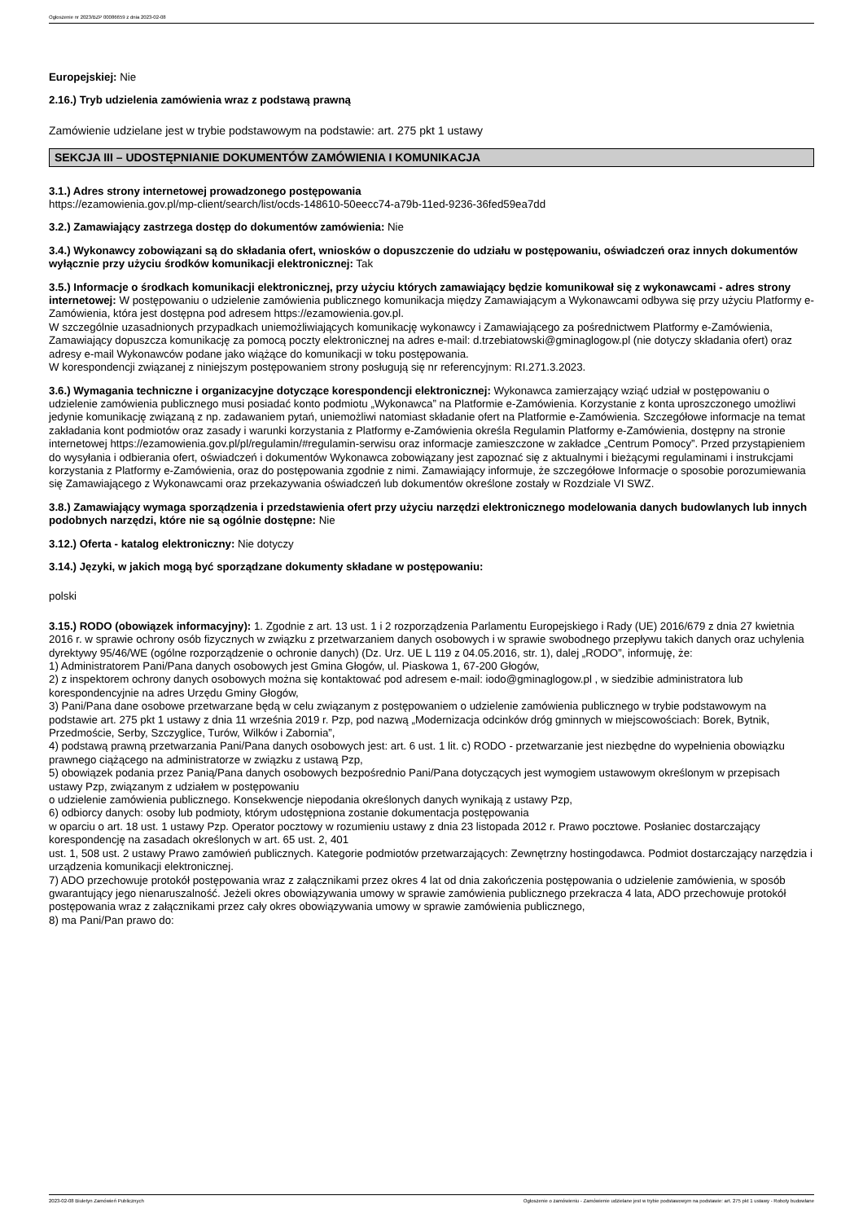Ogłoszenie nr 2023/BZP 00086659 z dnia 2023-02-08
Europejskiej: Nie
2.16.) Tryb udzielenia zamówienia wraz z podstawą prawną
Zamówienie udzielane jest w trybie podstawowym na podstawie: art. 275 pkt 1 ustawy
SEKCJA III – UDOSTĘPNIANIE DOKUMENTÓW ZAMÓWIENIA I KOMUNIKACJA
3.1.) Adres strony internetowej prowadzonego postępowania
https://ezamowienia.gov.pl/mp-client/search/list/ocds-148610-50eecc74-a79b-11ed-9236-36fed59ea7dd
3.2.) Zamawiający zastrzega dostęp do dokumentów zamówienia: Nie
3.4.) Wykonawcy zobowiązani są do składania ofert, wniosków o dopuszczenie do udziału w postępowaniu, oświadczeń oraz innych dokumentów wyłącznie przy użyciu środków komunikacji elektronicznej: Tak
3.5.) Informacje o środkach komunikacji elektronicznej, przy użyciu których zamawiający będzie komunikował się z wykonawcami - adres strony internetowej: W postępowaniu o udzielenie zamówienia publicznego komunikacja między Zamawiającym a Wykonawcami odbywa się przy użyciu Platformy e-Zamówienia, która jest dostępna pod adresem https://ezamowienia.gov.pl.
W szczególnie uzasadnionych przypadkach uniemożliwiających komunikację wykonawcy i Zamawiającego za pośrednictwem Platformy e-Zamówienia, Zamawiający dopuszcza komunikację za pomocą poczty elektronicznej na adres e-mail: d.trzebiatowski@gminaglogow.pl (nie dotyczy składania ofert) oraz adresy e-mail Wykonawców podane jako wiążące do komunikacji w toku postępowania.
W korespondencji związanej z niniejszym postępowaniem strony posługują się nr referencyjnym: RI.271.3.2023.
3.6.) Wymagania techniczne i organizacyjne dotyczące korespondencji elektronicznej: Wykonawca zamierzający wziąć udział w postępowaniu o udzielenie zamówienia publicznego musi posiadać konto podmiotu „Wykonawca” na Platformie e-Zamówienia. Korzystanie z konta uproszczonego umożliwi jedynie komunikację związaną z np. zadawaniem pytań, uniemożliwi natomiast składanie ofert na Platformie e-Zamówienia. Szczegółowe informacje na temat zakładania kont podmiotów oraz zasady i warunki korzystania z Platformy e-Zamówienia określa Regulamin Platformy e-Zamówienia, dostępny na stronie internetowej https://ezamowienia.gov.pl/pl/regulamin/#regulamin-serwisu oraz informacje zamieszczone w zakładce „Centrum Pomocy”. Przed przystąpieniem do wysyłania i odbierania ofert, oświadczeń i dokumentów Wykonawca zobowiązany jest zapoznać się z aktualnymi i bieżącymi regulaminami i instrukcjami korzystania z Platformy e-Zamówienia, oraz do postępowania zgodnie z nimi. Zamawiający informuje, że szczegółowe Informacje o sposobie porozumiewania się Zamawiającego z Wykonawcami oraz przekazywania oświadczeń lub dokumentów określone zostały w Rozdziale VI SWZ.
3.8.) Zamawiający wymaga sporządzenia i przedstawienia ofert przy użyciu narzędzi elektronicznego modelowania danych budowlanych lub innych podobnych narzędzi, które nie są ogólnie dostępne: Nie
3.12.) Oferta - katalog elektroniczny: Nie dotyczy
3.14.) Języki, w jakich mogą być sporządzane dokumenty składane w postępowaniu:
polski
3.15.) RODO (obowiązek informacyjny): 1. Zgodnie z art. 13 ust. 1 i 2 rozporządzenia Parlamentu Europejskiego i Rady (UE) 2016/679 z dnia 27 kwietnia 2016 r. w sprawie ochrony osób fizycznych w związku z przetwarzaniem danych osobowych i w sprawie swobodnego przepływu takich danych oraz uchylenia dyrektywy 95/46/WE (ogólne rozporządzenie o ochronie danych) (Dz. Urz. UE L 119 z 04.05.2016, str. 1), dalej „RODO”, informuję, że:
1) Administratorem Pani/Pana danych osobowych jest Gmina Głogów, ul. Piaskowa 1, 67-200 Głogów,
2) z inspektorem ochrony danych osobowych można się kontaktować pod adresem e-mail: iodo@gminaglogow.pl , w siedzibie administratora lub korespondencyjnie na adres Urzędu Gminy Głogów,
3) Pani/Pana dane osobowe przetwarzane będą w celu związanym z postępowaniem o udzielenie zamówienia publicznego w trybie podstawowym na podstawie art. 275 pkt 1 ustawy z dnia 11 września 2019 r. Pzp, pod nazwą „Modernizacja odcinków dróg gminnych w miejscowościach: Borek, Bytnik, Przedmoście, Serby, Szczyglice, Turów, Wilków i Zabornia”,
4) podstawą prawną przetwarzania Pani/Pana danych osobowych jest: art. 6 ust. 1 lit. c) RODO - przetwarzanie jest niezbędne do wypełnienia obowiązku prawnego ciążącego na administratorze w związku z ustawą Pzp,
5) obowiązek podania przez Panią/Pana danych osobowych bezpośrednio Pani/Pana dotyczących jest wymogiem ustawowym określonym w przepisach ustawy Pzp, związanym z udziałem w postępowaniu
o udzielenie zamówienia publicznego. Konsekwencje niepodania określonych danych wynikają z ustawy Pzp,
6) odbiorcy danych: osoby lub podmioty, którym udostępniona zostanie dokumentacja postępowania
w oparciu o art. 18 ust. 1 ustawy Pzp. Operator pocztowy w rozumieniu ustawy z dnia 23 listopada 2012 r. Prawo pocztowe. Posłaniec dostarczający korespondencję na zasadach określonych w art. 65 ust. 2, 401
ust. 1, 508 ust. 2 ustawy Prawo zamówień publicznych. Kategorie podmiotów przetwarzających: Zewnętrzny hostingodawca. Podmiot dostarczający narzędzia i urządzenia komunikacji elektronicznej.
7) ADO przechowuje protokół postępowania wraz z załącznikami przez okres 4 lat od dnia zakończenia postępowania o udzielenie zamówienia, w sposób gwarantujący jego nienaruszalność. Jeżeli okres obowiązywania umowy w sprawie zamówienia publicznego przekracza 4 lata, ADO przechowuje protokół postępowania wraz z załącznikami przez cały okres obowiązywania umowy w sprawie zamówienia publicznego,
8) ma Pani/Pan prawo do:
2023-02-08 Biuletyn Zamówień Publicznych Ogłoszenie o zamówieniu - Zamówienie udzielane jest w trybie podstawowym na podstawie: art. 275 pkt 1 ustawy - Roboty budowlane